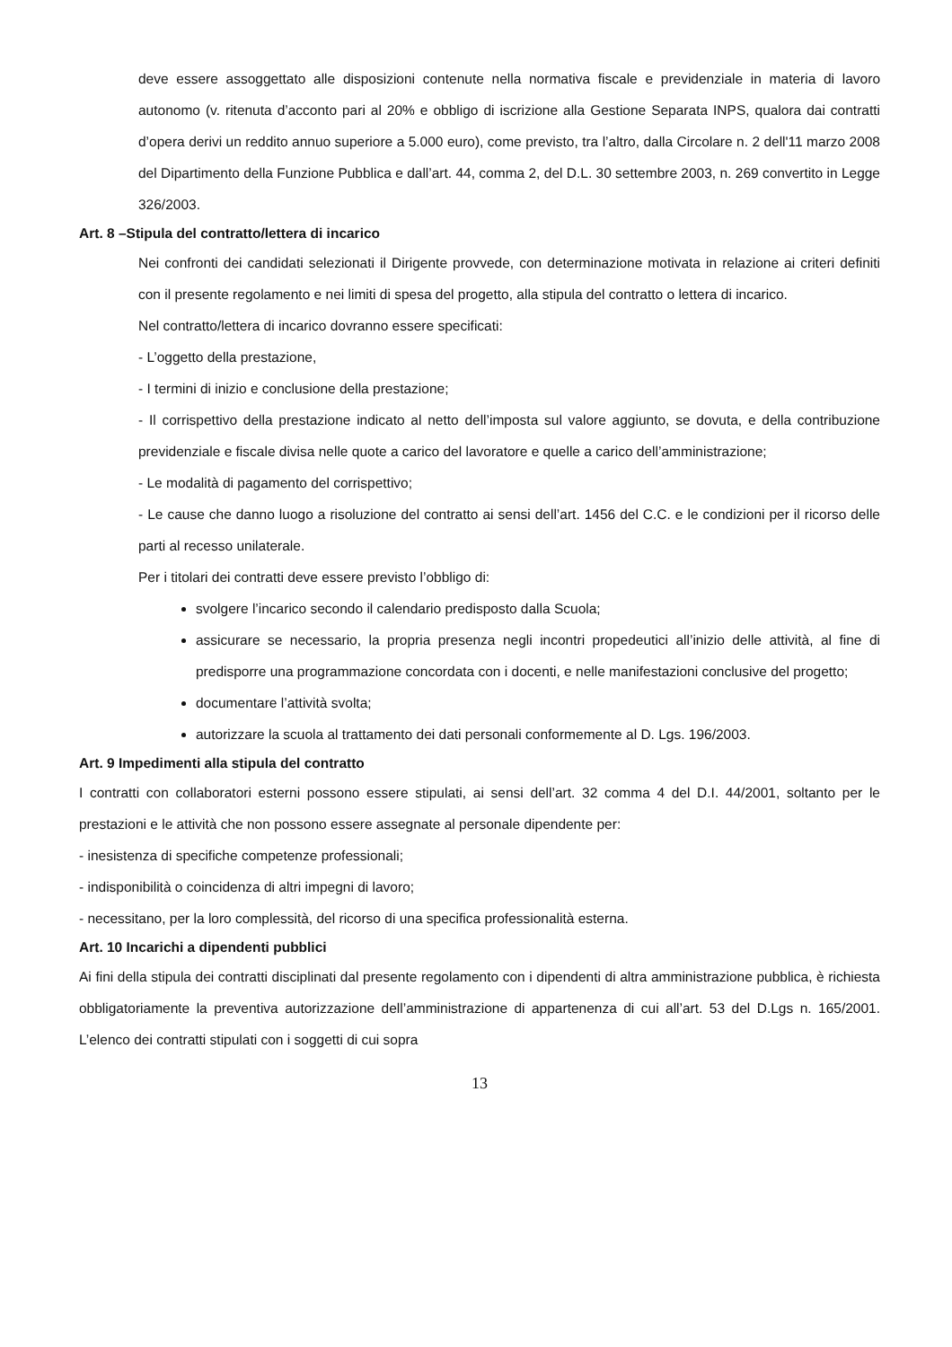deve essere assoggettato alle disposizioni contenute nella normativa fiscale e previdenziale in materia di lavoro autonomo (v. ritenuta d’acconto pari al 20% e obbligo di iscrizione alla Gestione Separata INPS, qualora dai contratti d’opera derivi un reddito annuo superiore a 5.000 euro), come previsto, tra l’altro, dalla Circolare n. 2 dell'11 marzo 2008 del Dipartimento della Funzione Pubblica e dall’art. 44, comma 2, del D.L. 30 settembre 2003, n. 269 convertito in Legge 326/2003.
Art. 8 –Stipula del contratto/lettera di incarico
Nei confronti dei candidati selezionati il Dirigente provvede, con determinazione motivata in relazione ai criteri definiti con il presente regolamento e nei limiti di spesa del progetto, alla stipula del contratto o lettera di incarico.
Nel contratto/lettera di incarico dovranno essere specificati:
- L’oggetto della prestazione,
- I termini di inizio e conclusione della prestazione;
- Il corrispettivo della prestazione indicato al netto dell’imposta sul valore aggiunto, se dovuta, e della contribuzione previdenziale e fiscale divisa nelle quote a carico del lavoratore e quelle a carico dell’amministrazione;
- Le modalità di pagamento del corrispettivo;
- Le cause che danno luogo a risoluzione del contratto ai sensi dell’art. 1456 del C.C. e le condizioni per il ricorso delle parti al recesso unilaterale.
Per i titolari dei contratti deve essere previsto l’obbligo di:
svolgere l’incarico secondo il calendario predisposto dalla Scuola;
assicurare se necessario, la propria presenza negli incontri propedeutici all’inizio delle attività, al fine di predisporre una programmazione concordata con i docenti, e nelle manifestazioni conclusive del progetto;
documentare l’attività svolta;
autorizzare la scuola al trattamento dei dati personali conformemente al D. Lgs. 196/2003.
Art. 9 Impedimenti alla stipula del contratto
I contratti con collaboratori esterni possono essere stipulati, ai sensi dell’art. 32 comma 4 del D.I. 44/2001, soltanto per le prestazioni e le attività che non possono essere assegnate al personale dipendente per:
- inesistenza di specifiche competenze professionali;
- indisponibilità o coincidenza di altri impegni di lavoro;
- necessitano, per la loro complessità, del ricorso di una specifica professionalità esterna.
Art. 10 Incarichi a dipendenti pubblici
Ai fini della stipula dei contratti disciplinati dal presente regolamento con i dipendenti di altra amministrazione pubblica, è richiesta obbligatoriamente la preventiva autorizzazione dell’amministrazione di appartenenza di cui all’art. 53 del D.Lgs n. 165/2001. L’elenco dei contratti stipulati con i soggetti di cui sopra
13